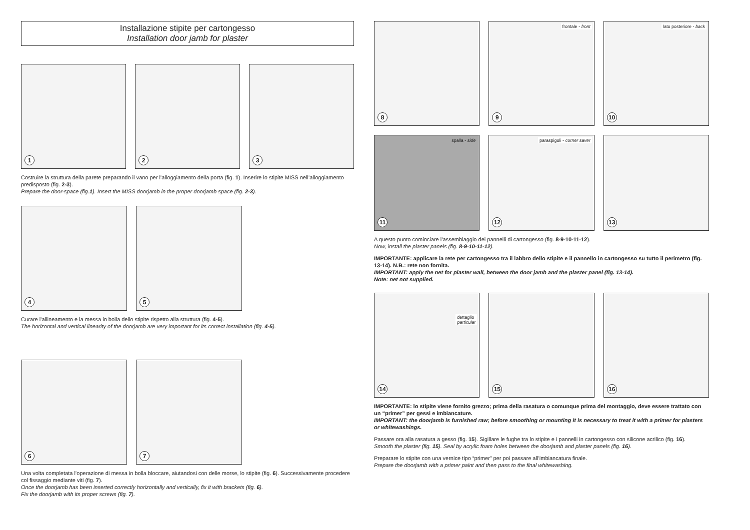Installazione stipite per cartongesso
Installation door jamb for plaster
1
2
3
Costruire la struttura della parete preparando il vano per l’alloggiamento della porta (fig. 1). Inserire lo stipite MISS nell’alloggiamento predisposto (fig. 2-3).
Prepare the door-space (fig.1). Insert the MISS doorjamb in the proper doorjamb space (fig. 2-3).
4
5
Curare l’allineamento e la messa in bolla dello stipite rispetto alla struttura (fig. 4-5).
The horizontal and vertical linearity of the doorjamb are very important for its correct installation (fig. 4-5).
6
7
Una volta completata l’operazione di messa in bolla bloccare, aiutandosi con delle morse, lo stipite (fig. 6). Successivamente procedere col fissaggio mediante viti (fig. 7).
Once the doorjamb has been inserted correctly horizontally and vertically, fix it with brackets (fig. 6).
Fix the doorjamb with its proper screws (fig. 7).
8
frontale - front
9
lato posteriore - back
10
spalla - side
11
paraspigoli - corner saver
12
13
A questo punto cominciare l’assemblaggio dei pannelli di cartongesso (fig. 8-9-10-11-12).
Now, install the plaster panels (fig. 8-9-10-11-12).
IMPORTANTE: applicare la rete per cartongesso tra il labbro dello stipite e il pannello in cartongesso su tutto il perimetro (fig. 13-14). N.B.: rete non fornita.
IMPORTANT: apply the net for plaster wall, between the door jamb and the plaster panel (fig. 13-14).
Note: net not supplied.
dettaglio
particular
14
15
16
IMPORTANTE: lo stipite viene fornito grezzo; prima della rasatura o comunque prima del montaggio, deve essere trattato con un “primer” per gessi e imbiancature.
IMPORTANT: the doorjamb is furnished raw; before smoothing or mounting it is necessary to treat it with a primer for plasters or whitewashings.
Passare ora alla rasatura a gesso (fig. 15). Sigillare le fughe tra lo stipite e i pannelli in cartongesso con silicone acrilico (fig. 16).
Smooth the plaster (fig. 15). Seal by acrylic foam holes between the doorjamb and plaster panels (fig. 16).
Preparare lo stipite con una vernice tipo “primer” per poi passare all’imbiancatura finale.
Prepare the doorjamb with a primer paint and then pass to the final whitewashing.